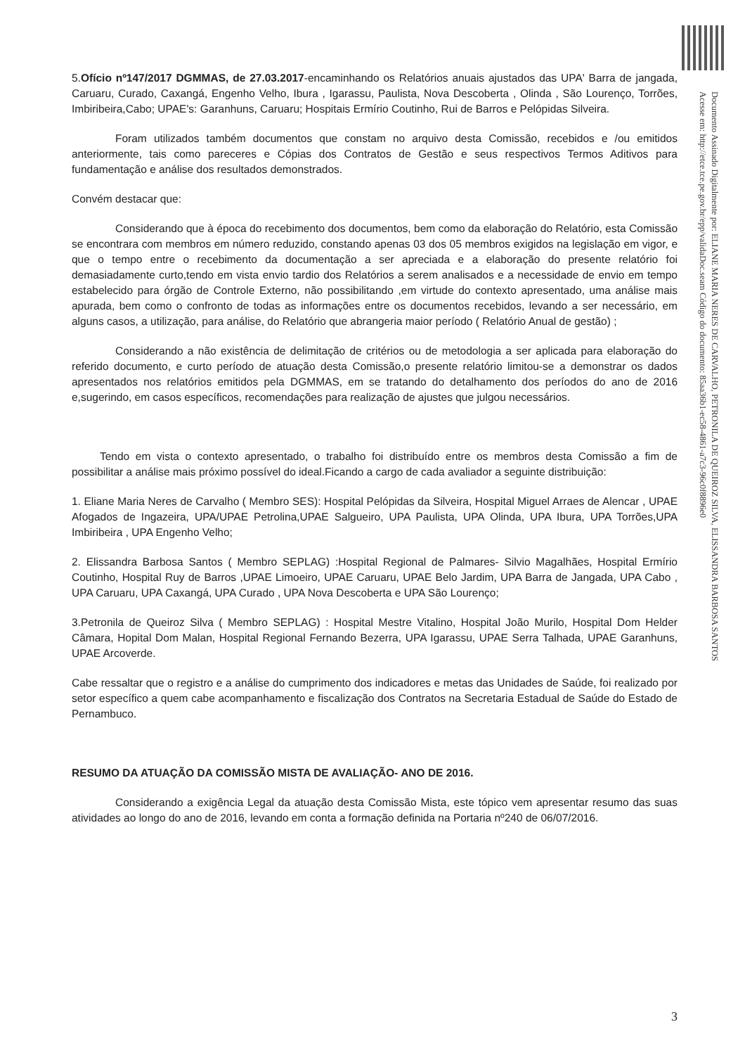5.Ofício nº147/2017 DGMMAS, de 27.03.2017-encaminhando os Relatórios anuais ajustados das UPA' Barra de jangada, Caruaru, Curado, Caxangá, Engenho Velho, Ibura , Igarassu, Paulista, Nova Descoberta , Olinda , São Lourenço, Torrões, Imbiribeira,Cabo; UPAE's: Garanhuns, Caruaru; Hospitais Ermírio Coutinho, Rui de Barros e Pelópidas Silveira.
Foram utilizados também documentos que constam no arquivo desta Comissão, recebidos e /ou emitidos anteriormente, tais como pareceres e Cópias dos Contratos de Gestão e seus respectivos Termos Aditivos para fundamentação e análise dos resultados demonstrados.
Convém destacar que:
Considerando que à época do recebimento dos documentos, bem como da elaboração do Relatório, esta Comissão se encontrara com membros em número reduzido, constando apenas 03 dos 05 membros exigidos na legislação em vigor, e que o tempo entre o recebimento da documentação a ser apreciada e a elaboração do presente relatório foi demasiadamente curto,tendo em vista envio tardio dos Relatórios a serem analisados e a necessidade de envio em tempo estabelecido para órgão de Controle Externo, não possibilitando ,em virtude do contexto apresentado, uma análise mais apurada, bem como o confronto de todas as informações entre os documentos recebidos, levando a ser necessário, em alguns casos, a utilização, para análise, do Relatório que abrangeria maior período ( Relatório Anual de gestão) ;
Considerando a não existência de delimitação de critérios ou de metodologia a ser aplicada para elaboração do referido documento, e curto período de atuação desta Comissão,o presente relatório limitou-se a demonstrar os dados apresentados nos relatórios emitidos pela DGMMAS, em se tratando do detalhamento dos períodos do ano de 2016 e,sugerindo, em casos específicos, recomendações para realização de ajustes que julgou necessários.
Tendo em vista o contexto apresentado, o trabalho foi distribuído entre os membros desta Comissão a fim de possibilitar a análise mais próximo possível do ideal.Ficando a cargo de cada avaliador a seguinte distribuição:
1. Eliane Maria Neres de Carvalho ( Membro SES): Hospital Pelópidas da Silveira, Hospital Miguel Arraes de Alencar , UPAE Afogados de Ingazeira, UPA/UPAE Petrolina,UPAE Salgueiro, UPA Paulista, UPA Olinda, UPA Ibura, UPA Torrões,UPA Imbiribeira , UPA Engenho Velho;
2. Elissandra Barbosa Santos ( Membro SEPLAG) :Hospital Regional de Palmares- Silvio Magalhães, Hospital Ermírio Coutinho, Hospital Ruy de Barros ,UPAE Limoeiro, UPAE Caruaru, UPAE Belo Jardim, UPA Barra de Jangada, UPA Cabo , UPA Caruaru, UPA Caxangá, UPA Curado , UPA Nova Descoberta e UPA São Lourenço;
3.Petronila de Queiroz Silva ( Membro SEPLAG) : Hospital Mestre Vitalino, Hospital João Murilo, Hospital Dom Helder Câmara, Hopital Dom Malan, Hospital Regional Fernando Bezerra, UPA Igarassu, UPAE Serra Talhada, UPAE Garanhuns, UPAE Arcoverde.
Cabe ressaltar que o registro e a análise do cumprimento dos indicadores e metas das Unidades de Saúde, foi realizado por setor específico a quem cabe acompanhamento e fiscalização dos Contratos na Secretaria Estadual de Saúde do Estado de Pernambuco.
RESUMO DA ATUAÇÃO DA COMISSÃO MISTA DE AVALIAÇÃO- ANO DE 2016.
Considerando a exigência Legal da atuação desta Comissão Mista, este tópico vem apresentar resumo das suas atividades ao longo do ano de 2016, levando em conta a formação definida na Portaria nº240 de 06/07/2016.
Documento Assinado Digitalmente por: ELIANE MARIA NERES DE CARVALHO, PETRONILA DE QUEIROZ SILVA, ELISSANDRA BARBOSA SANTOS
Acesse em: http://etce.tce.pe.gov.br/epp/validaDoc.seam Código do documento: 85aa36b1-ec58-4861-a7c3-96c0f8896e0
3